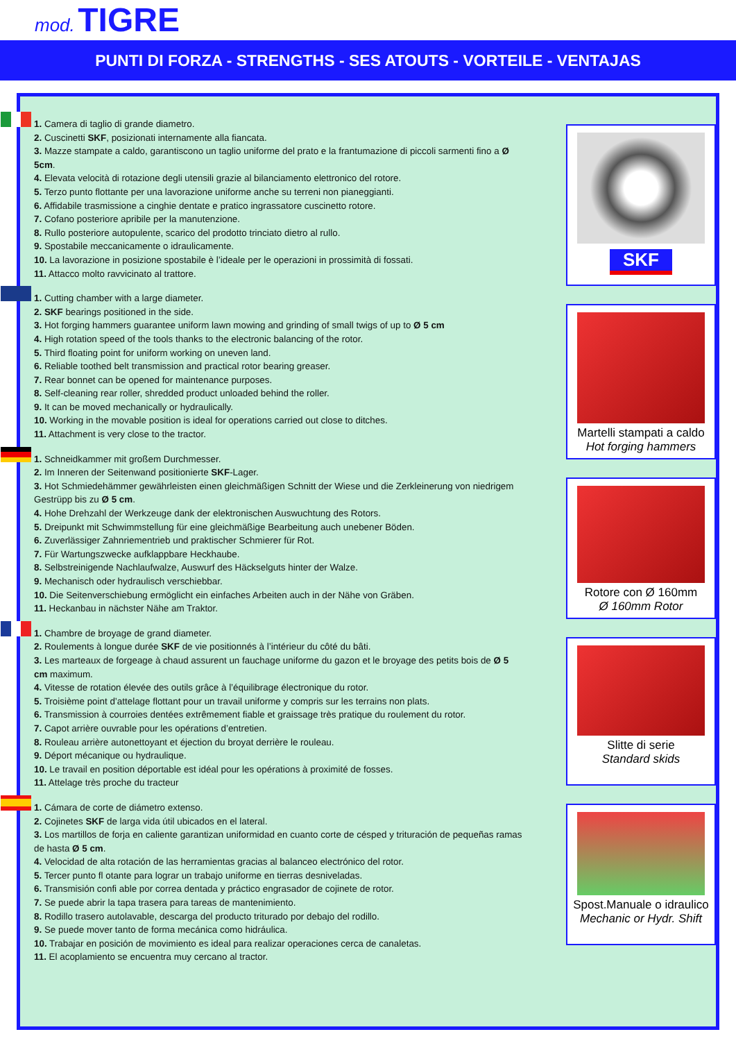mod. TIGRE
PUNTI DI FORZA - STRENGTHS - SES ATOUTS - VORTEILE - VENTAJAS
1. Camera di taglio di grande diametro.
2. Cuscinetti SKF, posizionati internamente alla fiancata.
3. Mazze stampate a caldo, garantiscono un taglio uniforme del prato e la frantumazione di piccoli sarmenti fino a Ø 5cm.
4. Elevata velocità di rotazione degli utensili grazie al bilanciamento elettronico del rotore.
5. Terzo punto flottante per una lavorazione uniforme anche su terreni non pianeggianti.
6. Affidabile trasmissione a cinghie dentate e pratico ingrassatore cuscinetto rotore.
7. Cofano posteriore apribile per la manutenzione.
8. Rullo posteriore autopulente, scarico del prodotto trinciato dietro al rullo.
9. Spostabile meccanicamente o idraulicamente.
10. La lavorazione in posizione spostabile è l’ideale per le operazioni in prossimità di fossati.
11. Attacco molto ravvicinato al trattore.
1. Cutting chamber with a large diameter.
2. SKF bearings positioned in the side.
3. Hot forging hammers guarantee uniform lawn mowing and grinding of small twigs of up to Ø 5 cm
4. High rotation speed of the tools thanks to the electronic balancing of the rotor.
5. Third floating point for uniform working on uneven land.
6. Reliable toothed belt transmission and practical rotor bearing greaser.
7. Rear bonnet can be opened for maintenance purposes.
8. Self-cleaning rear roller, shredded product unloaded behind the roller.
9. It can be moved mechanically or hydraulically.
10. Working in the movable position is ideal for operations carried out close to ditches.
11. Attachment is very close to the tractor.
1. Schneidkammer mit großem Durchmesser.
2. Im Inneren der Seitenwand positionierte SKF-Lager.
3. Hot Schmiedehämmer gewährleisten einen gleichmäßigen Schnitt der Wiese und die Zerkleinerung von niedrigem Gestrüpp bis zu Ø 5 cm.
4. Hohe Drehzahl der Werkzeuge dank der elektronischen Auswuchtung des Rotors.
5. Dreipunkt mit Schwimmstellung für eine gleichmäßige Bearbeitung auch unebener Böden.
6. Zuverlässiger Zahnriementrieb und praktischer Schmierer für Rot.
7. Für Wartungszwecke aufklappbare Heckhaube.
8. Selbstreinigende Nachlaufwalze, Auswurf des Häckselguts hinter der Walze.
9. Mechanisch oder hydraulisch verschiebbar.
10. Die Seitenverschiebung ermöglicht ein einfaches Arbeiten auch in der Nähe von Gräben.
11. Heckanbau in nächster Nähe am Traktor.
1. Chambre de broyage de grand diameter.
2. Roulements à longue durée SKF de vie positionnés à l’intérieur du côté du bâti.
3. Les marteaux de forgeage à chaud assurent un fauchage uniforme du gazon et le broyage des petits bois de Ø 5 cm maximum.
4. Vitesse de rotation élevée des outils grâce à l’équilibrage électronique du rotor.
5. Troisième point d’attelage flottant pour un travail uniforme y compris sur les terrains non plats.
6. Transmission à courroies dentées extrêmement fiable et graissage très pratique du roulement du rotor.
7. Capot arrière ouvrable pour les opérations d’entretien.
8. Rouleau arrière autonettoyant et éjection du broyat derrière le rouleau.
9. Déport mécanique ou hydraulique.
10. Le travail en position déportable est idéal pour les opérations à proximité de fosses.
11. Attelage très proche du tracteur
1. Cámara de corte de diámetro extenso.
2. Cojinetes SKF de larga vida útil ubicados en el lateral.
3. Los martillos de forja en caliente garantizan uniformidad en cuanto corte de césped y trituración de pequeñas ramas de hasta Ø 5 cm.
4. Velocidad de alta rotación de las herramientas gracias al balanceo electrónico del rotor.
5. Tercer punto fl otante para lograr un trabajo uniforme en tierras desniveladas.
6. Transmisión confi able por correa dentada y práctico engrasador de cojinete de rotor.
7. Se puede abrir la tapa trasera para tareas de mantenimiento.
8. Rodillo trasero autolavable, descarga del producto triturado por debajo del rodillo.
9. Se puede mover tanto de forma mecánica como hidráulica.
10. Trabajar en posición de movimiento es ideal para realizar operaciones cerca de canaletas.
11. El acoplamiento se encuentra muy cercano al tractor.
SKF
Martelli stampati a caldo
Hot forging hammers
Rotore con Ø 160mm
Ø 160mm Rotor
Slitte di serie
Standard skids
Spost.Manuale o idraulico
Mechanic or Hydr. Shift